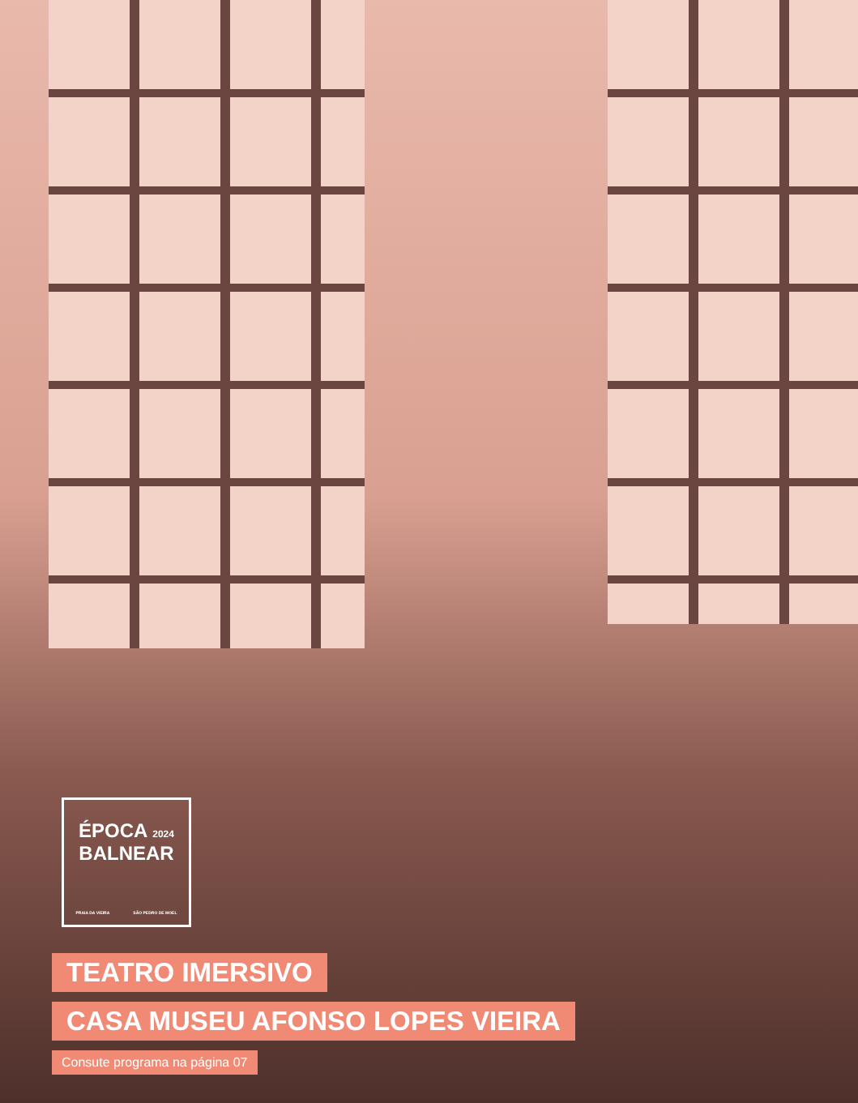ÉPOCA 2024
BALNEAR
PRAIA DA VIEIRA SÃO PEDRO DE MOEL
TEATRO IMERSIVO
CASA MUSEU AFONSO LOPES VIEIRA
Consute programa na página 07